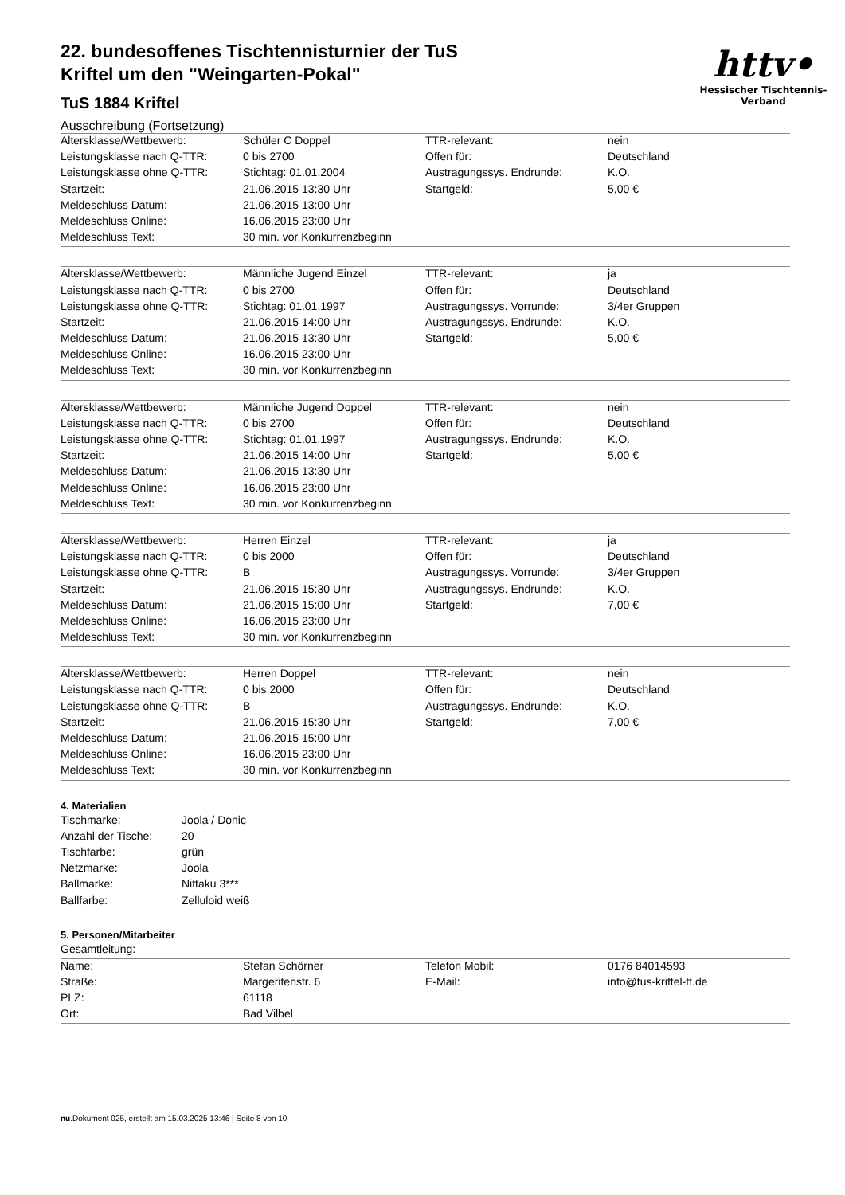httv•
Hessischer Tischtennis-Verband
22. bundesoffenes Tischtennisturnier der TuS
Kriftel um den "Weingarten-Pokal"
TuS 1884 Kriftel
Ausschreibung (Fortsetzung)
| Altersklasse/Wettbewerb: | Schüler C Doppel | TTR-relevant: | nein |
| Leistungsklasse nach Q-TTR: | 0 bis 2700 | Offen für: | Deutschland |
| Leistungsklasse ohne Q-TTR: | Stichtag: 01.01.2004 | Austragungssys. Endrunde: | K.O. |
| Startzeit: | 21.06.2015 13:30 Uhr | Startgeld: | 5,00 € |
| Meldeschluss Datum: | 21.06.2015 13:00 Uhr | | |
| Meldeschluss Online: | 16.06.2015 23:00 Uhr | | |
| Meldeschluss Text: | 30 min. vor Konkurrenzbeginn | | |
| Altersklasse/Wettbewerb: | Männliche Jugend Einzel | TTR-relevant: | ja |
| Leistungsklasse nach Q-TTR: | 0 bis 2700 | Offen für: | Deutschland |
| Leistungsklasse ohne Q-TTR: | Stichtag: 01.01.1997 | Austragungssys. Vorrunde: | 3/4er Gruppen |
| Startzeit: | 21.06.2015 14:00 Uhr | Austragungssys. Endrunde: | K.O. |
| Meldeschluss Datum: | 21.06.2015 13:30 Uhr | Startgeld: | 5,00 € |
| Meldeschluss Online: | 16.06.2015 23:00 Uhr | | |
| Meldeschluss Text: | 30 min. vor Konkurrenzbeginn | | |
| Altersklasse/Wettbewerb: | Männliche Jugend Doppel | TTR-relevant: | nein |
| Leistungsklasse nach Q-TTR: | 0 bis 2700 | Offen für: | Deutschland |
| Leistungsklasse ohne Q-TTR: | Stichtag: 01.01.1997 | Austragungssys. Endrunde: | K.O. |
| Startzeit: | 21.06.2015 14:00 Uhr | Startgeld: | 5,00 € |
| Meldeschluss Datum: | 21.06.2015 13:30 Uhr | | |
| Meldeschluss Online: | 16.06.2015 23:00 Uhr | | |
| Meldeschluss Text: | 30 min. vor Konkurrenzbeginn | | |
| Altersklasse/Wettbewerb: | Herren Einzel | TTR-relevant: | ja |
| Leistungsklasse nach Q-TTR: | 0 bis 2000 | Offen für: | Deutschland |
| Leistungsklasse ohne Q-TTR: | B | Austragungssys. Vorrunde: | 3/4er Gruppen |
| Startzeit: | 21.06.2015 15:30 Uhr | Austragungssys. Endrunde: | K.O. |
| Meldeschluss Datum: | 21.06.2015 15:00 Uhr | Startgeld: | 7,00 € |
| Meldeschluss Online: | 16.06.2015 23:00 Uhr | | |
| Meldeschluss Text: | 30 min. vor Konkurrenzbeginn | | |
| Altersklasse/Wettbewerb: | Herren Doppel | TTR-relevant: | nein |
| Leistungsklasse nach Q-TTR: | 0 bis 2000 | Offen für: | Deutschland |
| Leistungsklasse ohne Q-TTR: | B | Austragungssys. Endrunde: | K.O. |
| Startzeit: | 21.06.2015 15:30 Uhr | Startgeld: | 7,00 € |
| Meldeschluss Datum: | 21.06.2015 15:00 Uhr | | |
| Meldeschluss Online: | 16.06.2015 23:00 Uhr | | |
| Meldeschluss Text: | 30 min. vor Konkurrenzbeginn | | |
4. Materialien
| Tischmarke: | Joola / Donic |
| Anzahl der Tische: | 20 |
| Tischfarbe: | grün |
| Netzmarke: | Joola |
| Ballmarke: | Nittaku 3*** |
| Ballfarbe: | Zelluloid weiß |
5. Personen/Mitarbeiter
Gesamtleitung:
| Name: | Stefan Schörner | Telefon Mobil: | 0176 84014593 |
| Straße: | Margeritenstr. 6 | E-Mail: | info@tus-kriftel-tt.de |
| PLZ: | 61118 | | |
| Ort: | Bad Vilbel | | |
nu.Dokument 025, erstellt am 15.03.2025 13:46 | Seite 8 von 10